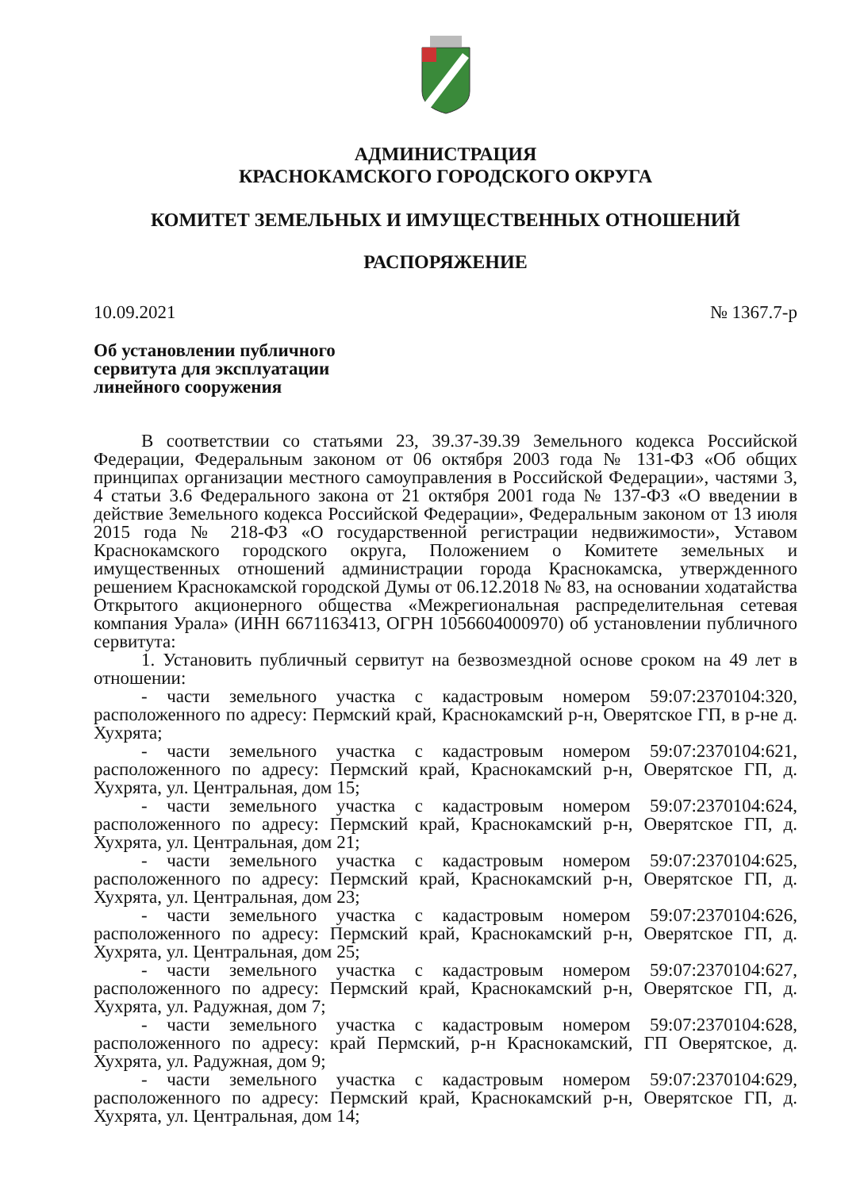АДМИНИСТРАЦИЯ
КРАСНОКАМСКОГО ГОРОДСКОГО ОКРУГА
КОМИТЕТ ЗЕМЕЛЬНЫХ И ИМУЩЕСТВЕННЫХ ОТНОШЕНИЙ
РАСПОРЯЖЕНИЕ
10.09.2021 № 1367.7-р
Об установлении публичного сервитута для эксплуатации линейного сооружения
В соответствии со статьями 23, 39.37-39.39 Земельного кодекса Российской Федерации, Федеральным законом от 06 октября 2003 года № 131-ФЗ «Об общих принципах организации местного самоуправления в Российской Федерации», частями 3, 4 статьи 3.6 Федерального закона от 21 октября 2001 года № 137-ФЗ «О введении в действие Земельного кодекса Российской Федерации», Федеральным законом от 13 июля 2015 года № 218-ФЗ «О государственной регистрации недвижимости», Уставом Краснокамского городского округа, Положением о Комитете земельных и имущественных отношений администрации города Краснокамска, утвержденного решением Краснокамской городской Думы от 06.12.2018 № 83, на основании ходатайства Открытого акционерного общества «Межрегиональная распределительная сетевая компания Урала» (ИНН 6671163413, ОГРН 1056604000970) об установлении публичного сервитута:
1. Установить публичный сервитут на безвозмездной основе сроком на 49 лет в отношении:
- части земельного участка с кадастровым номером 59:07:2370104:320, расположенного по адресу: Пермский край, Краснокамский р-н, Оверятское ГП, в р-не д. Хухрята;
- части земельного участка с кадастровым номером 59:07:2370104:621, расположенного по адресу: Пермский край, Краснокамский р-н, Оверятское ГП, д. Хухрята, ул. Центральная, дом 15;
- части земельного участка с кадастровым номером 59:07:2370104:624, расположенного по адресу: Пермский край, Краснокамский р-н, Оверятское ГП, д. Хухрята, ул. Центральная, дом 21;
- части земельного участка с кадастровым номером 59:07:2370104:625, расположенного по адресу: Пермский край, Краснокамский р-н, Оверятское ГП, д. Хухрята, ул. Центральная, дом 23;
- части земельного участка с кадастровым номером 59:07:2370104:626, расположенного по адресу: Пермский край, Краснокамский р-н, Оверятское ГП, д. Хухрята, ул. Центральная, дом 25;
- части земельного участка с кадастровым номером 59:07:2370104:627, расположенного по адресу: Пермский край, Краснокамский р-н, Оверятское ГП, д. Хухрята, ул. Радужная, дом 7;
- части земельного участка с кадастровым номером 59:07:2370104:628, расположенного по адресу: край Пермский, р-н Краснокамский, ГП Оверятское, д. Хухрята, ул. Радужная, дом 9;
- части земельного участка с кадастровым номером 59:07:2370104:629, расположенного по адресу: Пермский край, Краснокамский р-н, Оверятское ГП, д. Хухрята, ул. Центральная, дом 14;